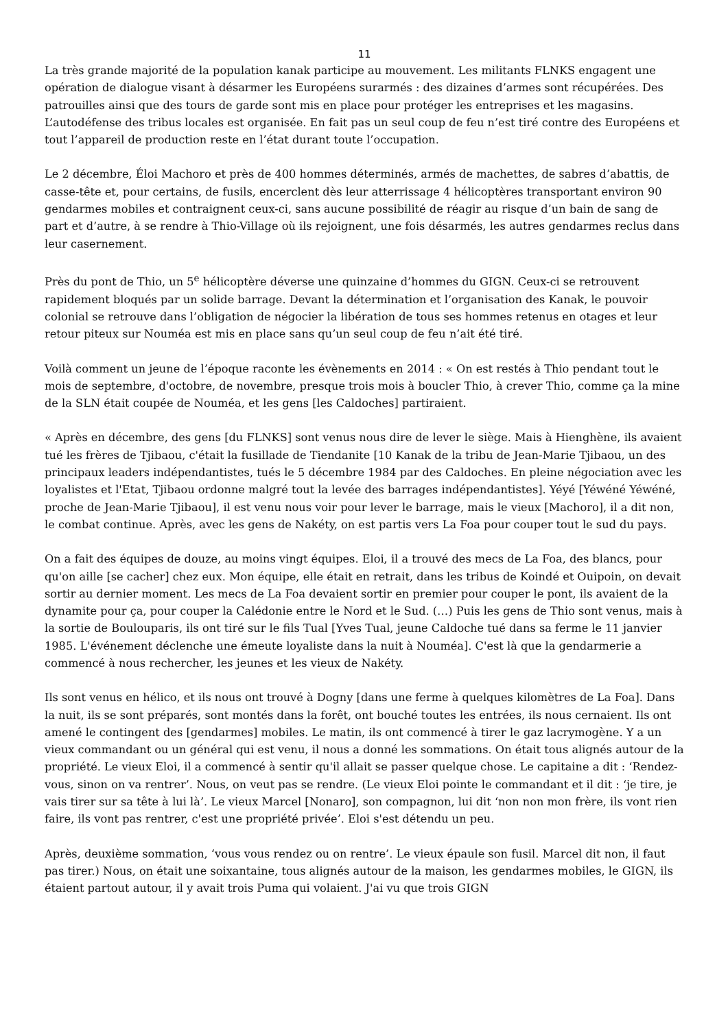11
La très grande majorité de la population kanak participe au mouvement. Les militants FLNKS engagent une opération de dialogue visant à désarmer les Européens surarmés : des dizaines d’armes sont récupérées. Des patrouilles ainsi que des tours de garde sont mis en place pour protéger les entreprises et les magasins. L’autodéfense des tribus locales est organisée. En fait pas un seul coup de feu n’est tiré contre des Européens et tout l’appareil de production reste en l’état durant toute l’occupation.
Le 2 décembre, Éloi Machoro et près de 400 hommes déterminés, armés de machettes, de sabres d’abattis, de casse-tête et, pour certains, de fusils, encerclent dès leur atterrissage 4 hélicoptères transportant environ 90 gendarmes mobiles et contraignent ceux-ci, sans aucune possibilité de réagir au risque d’un bain de sang de part et d’autre, à se rendre à Thio-Village où ils rejoignent, une fois désarmés, les autres gendarmes reclus dans leur casernement.
Près du pont de Thio, un 5<sup>e</sup> hélicoptère déverse une quinzaine d’hommes du GIGN. Ceux-ci se retrouvent rapidement bloqués par un solide barrage. Devant la détermination et l’organisation des Kanak, le pouvoir colonial se retrouve dans l’obligation de négocier la libération de tous ses hommes retenus en otages et leur retour piteux sur Nouméa est mis en place sans qu’un seul coup de feu n’ait été tiré.
Voilà comment un jeune de l’époque raconte les évènements en 2014 : « On est restés à Thio pendant tout le mois de septembre, d'octobre, de novembre, presque trois mois à boucler Thio, à crever Thio, comme ça la mine de la SLN était coupée de Nouméa, et les gens [les Caldoches] partiraient.
« Après en décembre, des gens [du FLNKS] sont venus nous dire de lever le siège. Mais à Hienghène, ils avaient tué les frères de Tjibaou, c'était la fusillade de Tiendanite [10 Kanak de la tribu de Jean-Marie Tjibaou, un des principaux leaders indépendantistes, tués le 5 décembre 1984 par des Caldoches. En pleine négociation avec les loyalistes et l'Etat, Tjibaou ordonne malgré tout la levée des barrages indépendantistes]. Yéyé [Yéwéné Yéwéné, proche de Jean-Marie Tjibaou], il est venu nous voir pour lever le barrage, mais le vieux [Machoro], il a dit non, le combat continue. Après, avec les gens de Nakéty, on est partis vers La Foa pour couper tout le sud du pays.
On a fait des équipes de douze, au moins vingt équipes. Eloi, il a trouvé des mecs de La Foa, des blancs, pour qu'on aille [se cacher] chez eux. Mon équipe, elle était en retrait, dans les tribus de Koindé et Ouipoin, on devait sortir au dernier moment. Les mecs de La Foa devaient sortir en premier pour couper le pont, ils avaient de la dynamite pour ça, pour couper la Calédonie entre le Nord et le Sud. (…) Puis les gens de Thio sont venus, mais à la sortie de Boulouparis, ils ont tiré sur le fils Tual [Yves Tual, jeune Caldoche tué dans sa ferme le 11 janvier 1985. L'événement déclenche une émeute loyaliste dans la nuit à Nouméa]. C'est là que la gendarmerie a commencé à nous rechercher, les jeunes et les vieux de Nakéty.
Ils sont venus en hélico, et ils nous ont trouvé à Dogny [dans une ferme à quelques kilomètres de La Foa]. Dans la nuit, ils se sont préparés, sont montés dans la forêt, ont bouché toutes les entrées, ils nous cernaient. Ils ont amené le contingent des [gendarmes] mobiles. Le matin, ils ont commencé à tirer le gaz lacrymogène. Y a un vieux commandant ou un général qui est venu, il nous a donné les sommations. On était tous alignés autour de la propriété. Le vieux Eloi, il a commencé à sentir qu'il allait se passer quelque chose. Le capitaine a dit : ‘Rendez-vous, sinon on va rentrer’. Nous, on veut pas se rendre. (Le vieux Eloi pointe le commandant et il dit : ‘je tire, je vais tirer sur sa tête à lui là’. Le vieux Marcel [Nonaro], son compagnon, lui dit ‘non non mon frère, ils vont rien faire, ils vont pas rentrer, c'est une propriété privée’. Eloi s'est détendu un peu.
Après, deuxième sommation, ‘vous vous rendez ou on rentre’. Le vieux épaule son fusil. Marcel dit non, il faut pas tirer.) Nous, on était une soixantaine, tous alignés autour de la maison, les gendarmes mobiles, le GIGN, ils étaient partout autour, il y avait trois Puma qui volaient. J'ai vu que trois GIGN